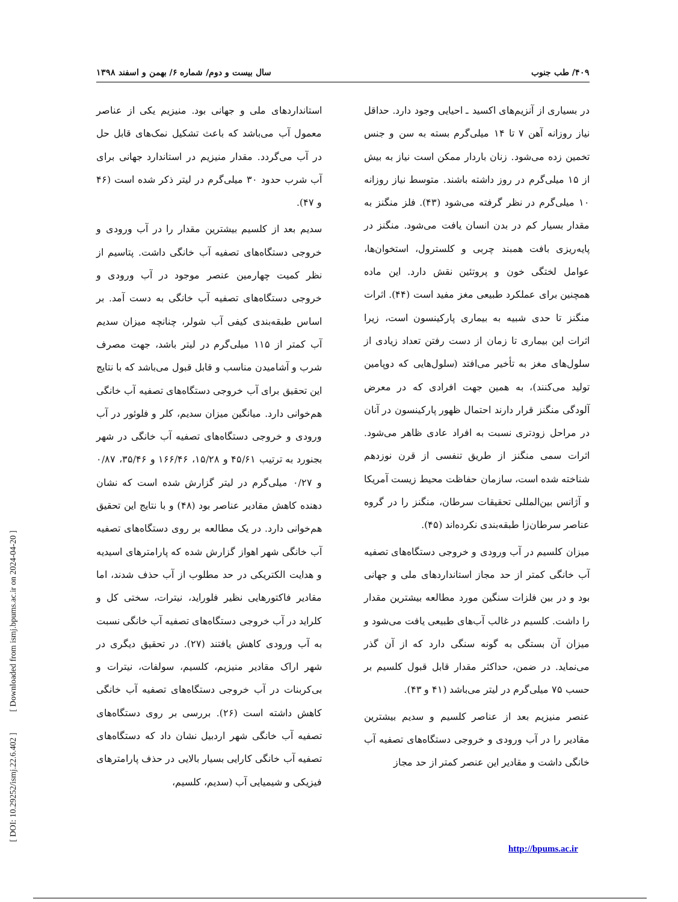۴۰۹/ طب جنوب سال بیست و دوم/ شماره ۶/ بهمن و اسفند ۱۳۹۸
در بسیاری از آنزیم‌های اکسید ـ احیایی وجود دارد. حداقل نیاز روزانه آهن ۷ تا ۱۴ میلی‌گرم بسته به سن و جنس تخمین زده می‌شود. زنان باردار ممکن است نیاز به بیش از ۱۵ میلی‌گرم در روز داشته باشند. متوسط نیاز روزانه ۱۰ میلی‌گرم در نظر گرفته می‌شود (۴۳). فلز منگنز به مقدار بسیار کم در بدن انسان یافت می‌شود. منگنز در پایه‌ریزی بافت همبند چربی و کلسترول، استخوان‌ها، عوامل لختگی خون و پروتئین نقش دارد. این ماده همچنین برای عملکرد طبیعی مغز مفید است (۴۴). اثرات منگنز تا حدی شبیه به بیماری پارکینسون است، زیرا اثرات این بیماری تا زمان از دست رفتن تعداد زیادی از سلول‌های مغز به تأخیر می‌افتد (سلول‌هایی که دوپامین تولید می‌کنند)، به همین جهت افرادی که در معرض آلودگی منگنز قرار دارند احتمال ظهور پارکینسون در آنان در مراحل زودتری نسبت به افراد عادی ظاهر می‌شود. اثرات سمی منگنز از طریق تنفسی از قرن نوزدهم شناخته شده است، سازمان حفاظت محیط زیست آمریکا و آژانس بین‌المللی تحقیقات سرطان، منگنز را در گروه عناصر سرطان‌زا طبقه‌بندی نکرده‌اند (۴۵).
میزان کلسیم در آب ورودی و خروجی دستگاه‌های تصفیه آب خانگی کمتر از حد مجاز استانداردهای ملی و جهانی بود و در بین فلزات سنگین مورد مطالعه بیشترین مقدار را داشت. کلسیم در غالب آب‌های طبیعی یافت می‌شود و میزان آن بستگی به گونه سنگی دارد که از آن گذر می‌نماید. در ضمن، حداکثر مقدار قابل قبول کلسیم بر حسب ۷۵ میلی‌گرم در لیتر می‌باشد (۴۱ و ۴۳).
عنصر منیزیم بعد از عناصر کلسیم و سدیم بیشترین مقادیر را در آب ورودی و خروجی دستگاه‌های تصفیه آب خانگی داشت و مقادیر این عنصر کمتر از حد مجاز
استانداردهای ملی و جهانی بود. منیزیم یکی از عناصر معمول آب می‌باشد که باعث تشکیل نمک‌های قابل حل در آب می‌گردد. مقدار منیزیم در استاندارد جهانی برای آب شرب حدود ۳۰ میلی‌گرم در لیتر ذکر شده است (۴۶ و ۴۷).
سدیم بعد از کلسیم بیشترین مقدار را در آب ورودی و خروجی دستگاه‌های تصفیه آب خانگی داشت. پتاسیم از نظر کمیت چهارمین عنصر موجود در آب ورودی و خروجی دستگاه‌های تصفیه آب خانگی به دست آمد. بر اساس طبقه‌بندی کیفی آب شولر، چنانچه میزان سدیم آب کمتر از ۱۱۵ میلی‌گرم در لیتر باشد، جهت مصرف شرب و آشامیدن مناسب و قابل قبول می‌باشد که با نتایج این تحقیق برای آب خروجی دستگاه‌های تصفیه آب خانگی هم‌خوانی دارد. میانگین میزان سدیم، کلر و فلوئور در آب ورودی و خروجی دستگاه‌های تصفیه آب خانگی در شهر بجنورد به ترتیب ۴۵/۶۱ و ۱۵/۲۸، ۱۶۶/۴۶ و ۳۵/۴۶، ۰/۸۷ و ۰/۲۷ میلی‌گرم در لیتر گزارش شده است که نشان دهنده کاهش مقادیر عناصر بود (۴۸) و با نتایج این تحقیق هم‌خوانی دارد. در یک مطالعه بر روی دستگاه‌های تصفیه آب خانگی شهر اهواز گزارش شده که پارامترهای اسیدیه و هدایت الکتریکی در حد مطلوب از آب حذف شدند، اما مقادیر فاکتورهایی نظیر فلوراید، نیترات، سختی کل و کلراید در آب خروجی دستگاه‌های تصفیه آب خانگی نسبت به آب ورودی کاهش یافتند (۲۷). در تحقیق دیگری در شهر اراک مقادیر منیزیم، کلسیم، سولفات، نیترات و بی‌کربنات در آب خروجی دستگاه‌های تصفیه آب خانگی کاهش داشته است (۲۶). بررسی بر روی دستگاه‌های تصفیه آب خانگی شهر اردبیل نشان داد که دستگاه‌های تصفیه آب خانگی کارایی بسیار بالایی در حذف پارامترهای فیزیکی و شیمیایی آب (سدیم، کلسیم،
[ DOI: 10.29252/ismj.22.6.402 ] [ Downloaded from ismj.bpums.ac.ir on 2024-04-20 ]
http://bpums.ac.ir